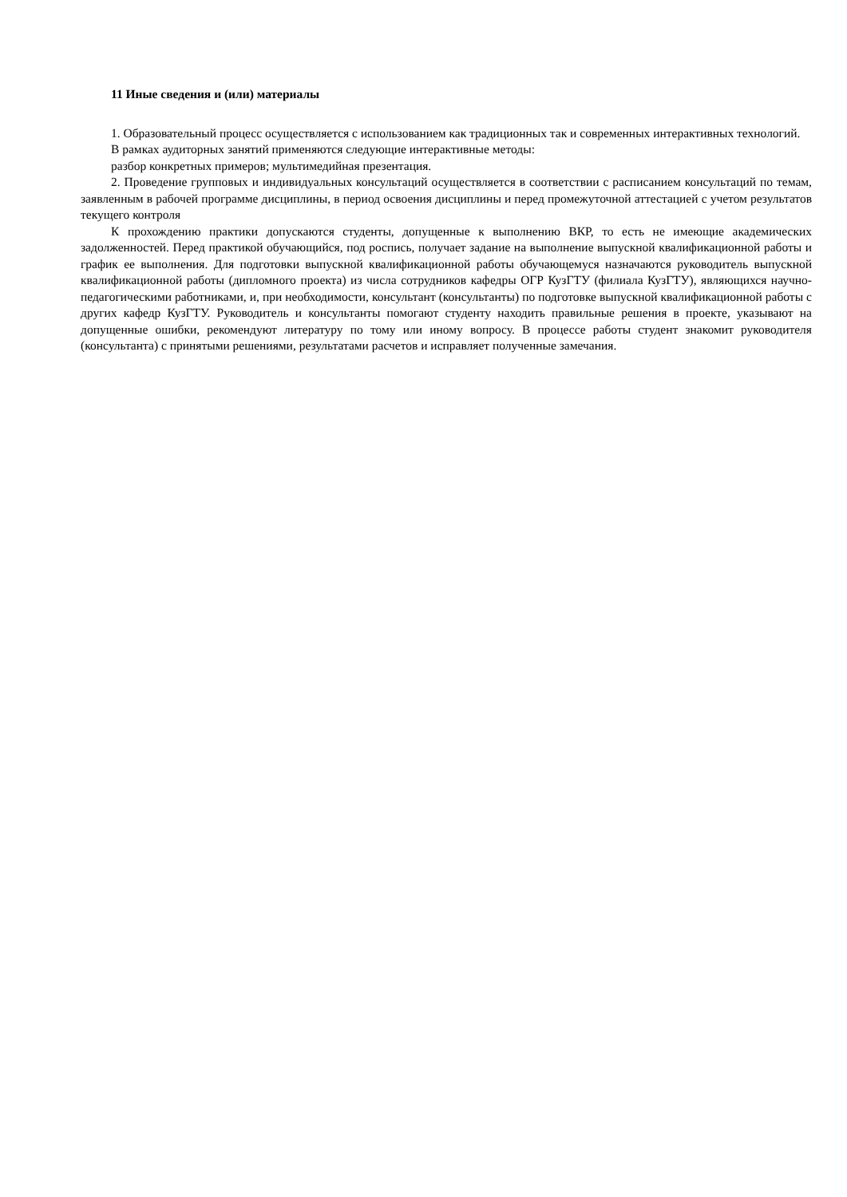11 Иные сведения и (или) материалы
1. Образовательный процесс осуществляется с использованием как традиционных так и современных интерактивных технологий.
В рамках аудиторных занятий применяются следующие интерактивные методы:
разбор конкретных примеров; мультимедийная презентация.
2. Проведение групповых и индивидуальных консультаций осуществляется в соответствии с расписанием консультаций по темам, заявленным в рабочей программе дисциплины, в период освоения дисциплины и перед промежуточной аттестацией с учетом результатов текущего контроля
К прохождению практики допускаются студенты, допущенные к выполнению ВКР, то есть не имеющие академических задолженностей. Перед практикой обучающийся, под роспись, получает задание на выполнение выпускной квалификационной работы и график ее выполнения. Для подготовки выпускной квалификационной работы обучающемуся назначаются руководитель выпускной квалификационной работы (дипломного проекта) из числа сотрудников кафедры ОГР КузГТУ (филиала КузГТУ), являющихся научно-педагогическими работниками, и, при необходимости, консультант (консультанты) по подготовке выпускной квалификационной работы с других кафедр КузГТУ. Руководитель и консультанты помогают студенту находить правильные решения в проекте, указывают на допущенные ошибки, рекомендуют литературу по тому или иному вопросу. В процессе работы студент знакомит руководителя (консультанта) с принятыми решениями, результатами расчетов и исправляет полученные замечания.